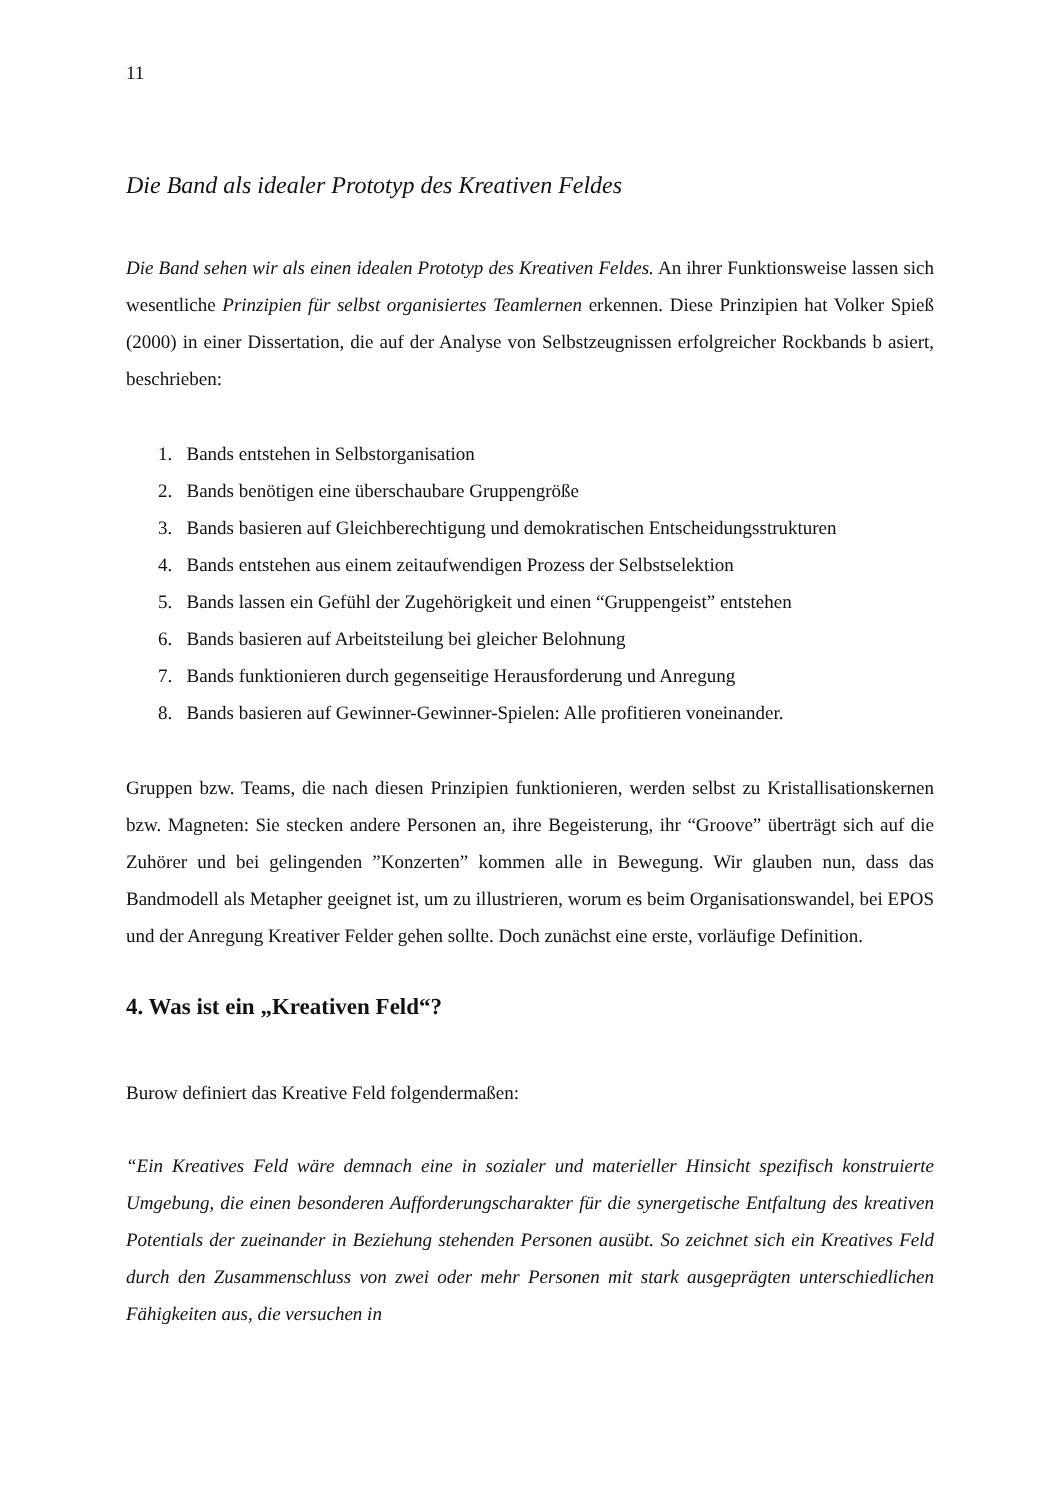11
Die Band als idealer Prototyp des Kreativen Feldes
Die Band sehen wir als einen idealen Prototyp des Kreativen Feldes. An ihrer Funktionsweise lassen sich wesentliche Prinzipien für selbst organisiertes Teamlernen erkennen. Diese Prinzipien hat Volker Spieß (2000) in einer Dissertation, die auf der Analyse von Selbstzeugnissen erfolgreicher Rockbands b asiert, beschrieben:
1. Bands entstehen in Selbstorganisation
2. Bands benötigen eine überschaubare Gruppengröße
3. Bands basieren auf Gleichberechtigung und demokratischen Entscheidungsstrukturen
4. Bands entstehen aus einem zeitaufwendigen Prozess der Selbstselektion
5. Bands lassen ein Gefühl der Zugehörigkeit und einen “Gruppengeist” entstehen
6. Bands basieren auf Arbeitsteilung bei gleicher Belohnung
7. Bands funktionieren durch gegenseitige Herausforderung und Anregung
8. Bands basieren auf Gewinner-Gewinner-Spielen: Alle profitieren voneinander.
Gruppen bzw. Teams, die nach diesen Prinzipien funktionieren, werden selbst zu Kristallisationskernen bzw. Magneten: Sie stecken andere Personen an, ihre Begeisterung, ihr “Groove” überträgt sich auf die Zuhörer und bei gelingenden ”Konzerten” kommen alle in Bewegung. Wir glauben nun, dass das Bandmodell als Metapher geeignet ist, um zu illustrieren, worum es beim Organisationswandel, bei EPOS und der Anregung Kreativer Felder gehen sollte. Doch zunächst eine erste, vorläufige Definition.
4. Was ist ein „Kreativen Feld“?
Burow definiert das Kreative Feld folgendermaßen:
“Ein Kreatives Feld wäre demnach eine in sozialer und materieller Hinsicht spezifisch konstruierte Umgebung, die einen besonderen Aufforderungscharakter für die synergetische Entfaltung des kreativen Potentials der zueinander in Beziehung stehenden Personen ausübt. So zeichnet sich ein Kreatives Feld durch den Zusammenschluss von zwei oder mehr Personen mit stark ausgeprägten unterschiedlichen Fähigkeiten aus, die versuchen in